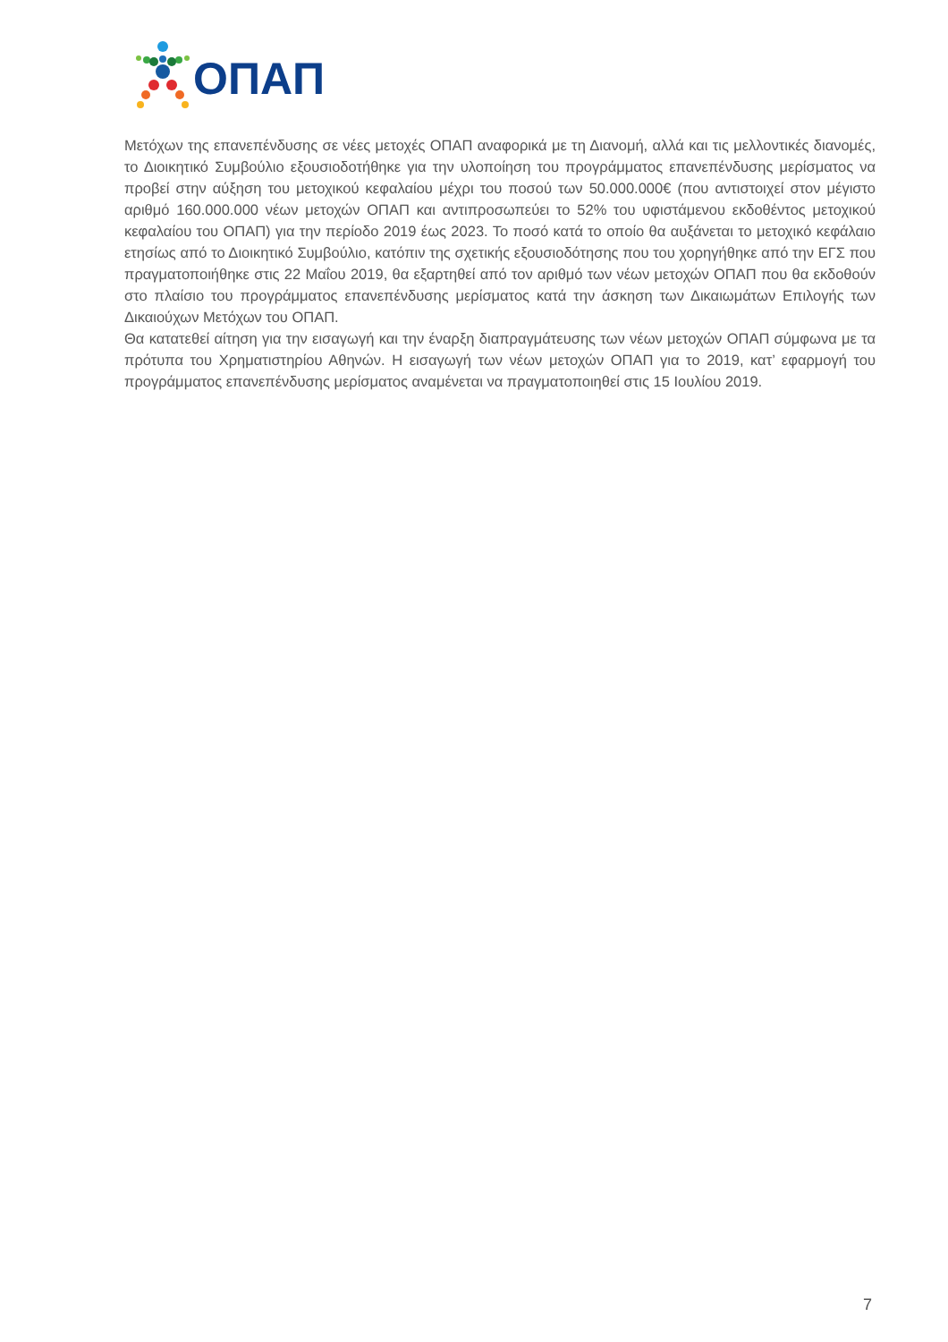ΟΠΑΠ
Μετόχων της επανεπένδυσης σε νέες μετοχές ΟΠΑΠ αναφορικά με τη Διανομή, αλλά και τις μελλοντικές διανομές, το Διοικητικό Συμβούλιο εξουσιοδοτήθηκε για την υλοποίηση του προγράμματος επανεπένδυσης μερίσματος να προβεί στην αύξηση του μετοχικού κεφαλαίου μέχρι του ποσού των 50.000.000€ (που αντιστοιχεί στον μέγιστο αριθμό 160.000.000 νέων μετοχών ΟΠΑΠ και αντιπροσωπεύει το 52% του υφιστάμενου εκδοθέντος μετοχικού κεφαλαίου του ΟΠΑΠ) για την περίοδο 2019 έως 2023. Το ποσό κατά το οποίο θα αυξάνεται το μετοχικό κεφάλαιο ετησίως από το Διοικητικό Συμβούλιο, κατόπιν της σχετικής εξουσιοδότησης που του χορηγήθηκε από την ΕΓΣ που πραγματοποιήθηκε στις 22 Μαΐου 2019, θα εξαρτηθεί από τον αριθμό των νέων μετοχών ΟΠΑΠ που θα εκδοθούν στο πλαίσιο του προγράμματος επανεπένδυσης μερίσματος κατά την άσκηση των Δικαιωμάτων Επιλογής των Δικαιούχων Μετόχων του ΟΠΑΠ.
Θα κατατεθεί αίτηση για την εισαγωγή και την έναρξη διαπραγμάτευσης των νέων μετοχών ΟΠΑΠ σύμφωνα με τα πρότυπα του Χρηματιστηρίου Αθηνών. Η εισαγωγή των νέων μετοχών ΟΠΑΠ για το 2019, κατ’ εφαρμογή του προγράμματος επανεπένδυσης μερίσματος αναμένεται να πραγματοποιηθεί στις 15 Ιουλίου 2019.
7